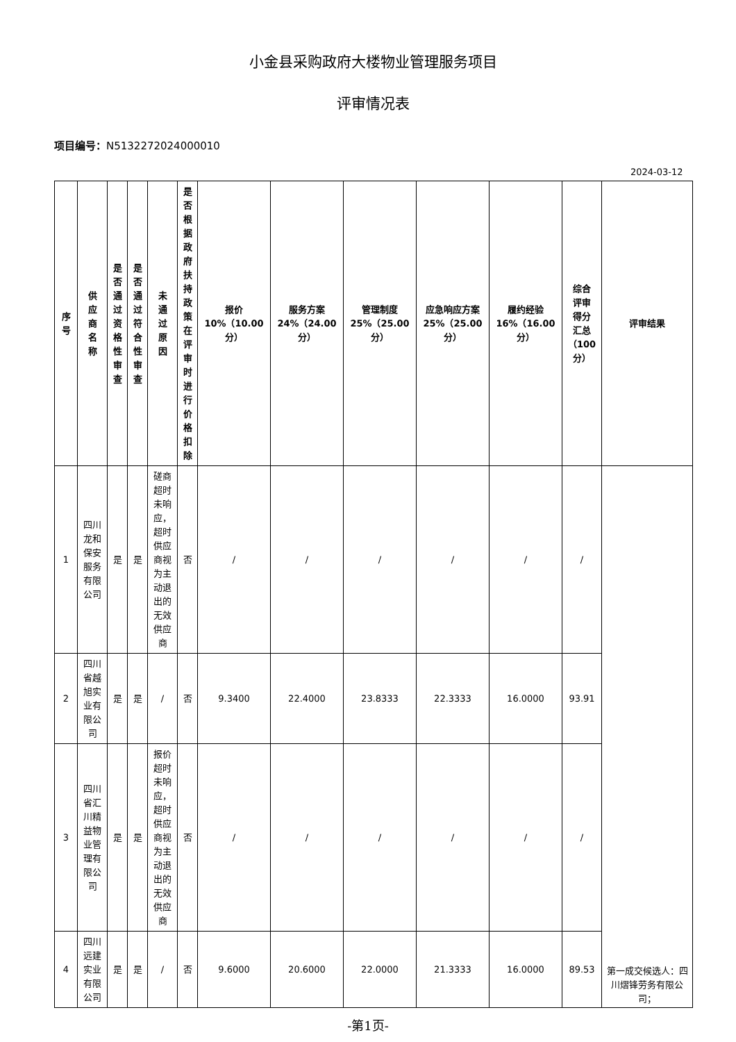小金县采购政府大楼物业管理服务项目
评审情况表
项目编号：N5132272024000010
2024-03-12
| 序 号 | 供 应 商 名 称 | 是 否 通 过 资 格 性 审 查 | 是 否 通 过 符 合 性 审 查 | 未 通 过 原 因 | 是 否 根 据 政 府 扶 持 政 策 在 评 审 时 进 行 价 格 扣 除 | 报价 10%（10.00分） | 服务方案 24%（24.00分） | 管理制度 25%（25.00分） | 应急响应方案 25%（25.00分） | 履约经验 16%（16.00分） | 综合 评审 得分 汇总 （100分） | 评审结果 |
| --- | --- | --- | --- | --- | --- | --- | --- | --- | --- | --- | --- | --- |
| 1 | 四川龙和保安服务有限公司 | 是 | 是 | 磋商超时未响应，超时供应商视为主动退出的无效供应商 | 否 | / | / | / | / | / | / | 第一成交候选人：四川熠锋劳务有限公司； |
| 2 | 四川省越旭实业有限公司 | 是 | 是 | / | 否 | 9.3400 | 22.4000 | 23.8333 | 22.3333 | 16.0000 | 93.91 | |
| 3 | 四川省汇川精益物业管理有限公司 | 是 | 是 | 报价超时未响应，超时供应商视为主动退出的无效供应商 | 否 | / | / | / | / | / | / | |
| 4 | 四川远建实业有限公司 | 是 | 是 | / | 否 | 9.6000 | 20.6000 | 22.0000 | 21.3333 | 16.0000 | 89.53 | |
-第1页-